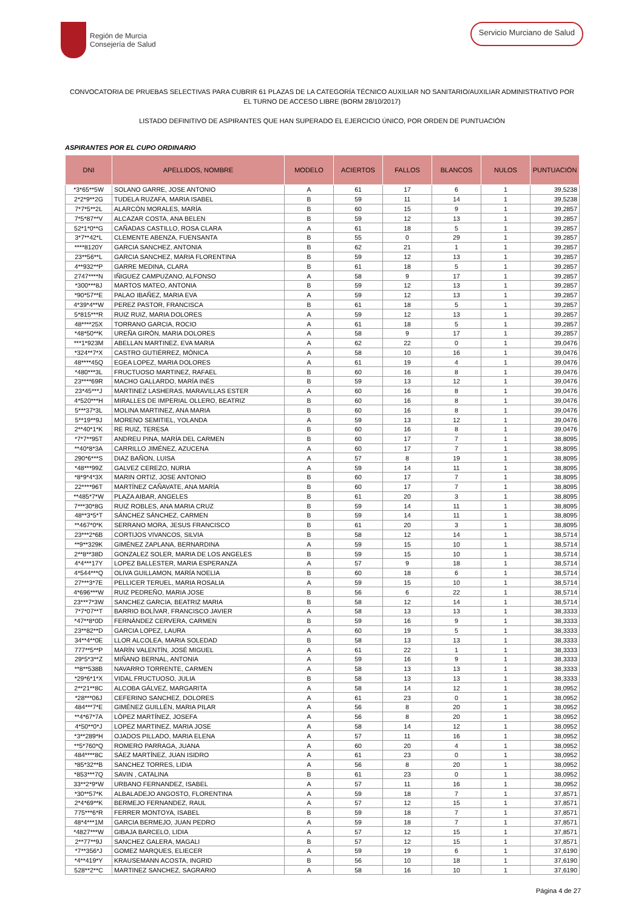Región de Murcia
Consejería de Salud
Servicio Murciano de Salud
CONVOCATORIA DE PRUEBAS SELECTIVAS PARA CUBRIR 61 PLAZAS DE LA CATEGORÍA TÉCNICO AUXILIAR NO SANITARIO/AUXILIAR ADMINISTRATIVO POR EL TURNO DE ACCESO LIBRE (BORM 28/10/2017)
LISTADO DEFINITIVO DE ASPIRANTES QUE HAN SUPERADO EL EJERCICIO ÚNICO, POR ORDEN DE PUNTUACIÓN
ASPIRANTES POR EL CUPO ORDINARIO
| DNI | APELLIDOS, NOMBRE | MODELO | ACIERTOS | FALLOS | BLANCOS | NULOS | PUNTUACIÓN |
| --- | --- | --- | --- | --- | --- | --- | --- |
| *3*65**5W | SOLANO GARRE, JOSE ANTONIO | A | 61 | 17 | 6 | 1 | 39,5238 |
| 2*2*9**2G | TUDELA RUZAFA, MARIA ISABEL | B | 59 | 11 | 14 | 1 | 39,5238 |
| 7*7*5**2L | ALARCÓN MORALES, MARÍA | B | 60 | 15 | 9 | 1 | 39,2857 |
| 7*5*87**V | ALCAZAR COSTA, ANA BELEN | B | 59 | 12 | 13 | 1 | 39,2857 |
| 52*1*0**G | CAÑADAS CASTILLO, ROSA CLARA | A | 61 | 18 | 5 | 1 | 39,2857 |
| 3*7**42*L | CLEMENTE ABENZA, FUENSANTA | B | 55 | 0 | 29 | 1 | 39,2857 |
| ****8120Y | GARCIA SANCHEZ, ANTONIA | B | 62 | 21 | 1 | 1 | 39,2857 |
| 23**56**L | GARCIA SANCHEZ, MARIA FLORENTINA | B | 59 | 12 | 13 | 1 | 39,2857 |
| 4**932**P | GARRE MEDINA, CLARA | B | 61 | 18 | 5 | 1 | 39,2857 |
| 2747****N | IÑIGUEZ CAMPUZANO, ALFONSO | A | 58 | 9 | 17 | 1 | 39,2857 |
| *300***8J | MARTOS MATEO, ANTONIA | B | 59 | 12 | 13 | 1 | 39,2857 |
| *90*57**E | PALAO IBAÑEZ, MARIA EVA | A | 59 | 12 | 13 | 1 | 39,2857 |
| 4*39*4**W | PEREZ PASTOR, FRANCISCA | B | 61 | 18 | 5 | 1 | 39,2857 |
| 5*815***R | RUIZ RUIZ, MARIA DOLORES | A | 59 | 12 | 13 | 1 | 39,2857 |
| 48****25X | TORRANO GARCIA, ROCIO | A | 61 | 18 | 5 | 1 | 39,2857 |
| *48*50**K | UREÑA GIRÓN, MARIA DOLORES | A | 58 | 9 | 17 | 1 | 39,2857 |
| ***1*923M | ABELLAN MARTINEZ, EVA MARIA | A | 62 | 22 | 0 | 1 | 39,0476 |
| *324**7*X | CASTRO GUTIÉRREZ, MÓNICA | A | 58 | 10 | 16 | 1 | 39,0476 |
| 48****45Q | EGEA LOPEZ, MARIA DOLORES | A | 61 | 19 | 4 | 1 | 39,0476 |
| *480***3L | FRUCTUOSO MARTINEZ, RAFAEL | B | 60 | 16 | 8 | 1 | 39,0476 |
| 23****69R | MACHO GALLARDO, MARÍA INÉS | B | 59 | 13 | 12 | 1 | 39,0476 |
| 23*45***J | MARTINEZ LASHERAS, MARAVILLAS ESTER | A | 60 | 16 | 8 | 1 | 39,0476 |
| 4*520***H | MIRALLES DE IMPERIAL OLLERO, BEATRIZ | B | 60 | 16 | 8 | 1 | 39,0476 |
| 5***37*3L | MOLINA MARTINEZ, ANA MARIA | B | 60 | 16 | 8 | 1 | 39,0476 |
| 5**19**9J | MORENO SEMITIEL, YOLANDA | A | 59 | 13 | 12 | 1 | 39,0476 |
| 2**40*1*K | RE RUIZ, TERESA | B | 60 | 16 | 8 | 1 | 39,0476 |
| *7*7**95T | ANDREU PINA, MARÍA DEL CARMEN | B | 60 | 17 | 7 | 1 | 38,8095 |
| **40*8*3A | CARRILLO JIMÉNEZ, AZUCENA | A | 60 | 17 | 7 | 1 | 38,8095 |
| 290*6***S | DIAZ BAÑON, LUISA | A | 57 | 8 | 19 | 1 | 38,8095 |
| *48***99Z | GALVEZ CEREZO, NURIA | A | 59 | 14 | 11 | 1 | 38,8095 |
| *8*9*4*3X | MARIN ORTIZ, JOSE ANTONIO | B | 60 | 17 | 7 | 1 | 38,8095 |
| 22****96T | MARTÍNEZ CAÑAVATE, ANA MARÍA | B | 60 | 17 | 7 | 1 | 38,8095 |
| **485*7*W | PLAZA AIBAR, ANGELES | B | 61 | 20 | 3 | 1 | 38,8095 |
| 7***30*8G | RUIZ ROBLES, ANA MARIA CRUZ | B | 59 | 14 | 11 | 1 | 38,8095 |
| 48**3*5*T | SÁNCHEZ SÁNCHEZ, CARMEN | B | 59 | 14 | 11 | 1 | 38,8095 |
| **467*0*K | SERRANO MORA, JESUS FRANCISCO | B | 61 | 20 | 3 | 1 | 38,8095 |
| 23***2*6B | CORTIJOS VIVANCOS, SILVIA | B | 58 | 12 | 14 | 1 | 38,5714 |
| **9**329K | GIMÉNEZ ZAPLANA, BERNARDINA | A | 59 | 15 | 10 | 1 | 38,5714 |
| 2**8**38D | GONZALEZ SOLER, MARIA DE LOS ANGELES | B | 59 | 15 | 10 | 1 | 38,5714 |
| 4*4***17Y | LOPEZ BALLESTER, MARIA ESPERANZA | A | 57 | 9 | 18 | 1 | 38,5714 |
| 4*544***Q | OLIVA GUILLAMON, MARÍA NOELIA | B | 60 | 18 | 6 | 1 | 38,5714 |
| 27***3*7E | PELLICER TERUEL, MARIA ROSALIA | A | 59 | 15 | 10 | 1 | 38,5714 |
| 4*696***W | RUIZ PEDREÑO, MARIA JOSE | B | 56 | 6 | 22 | 1 | 38,5714 |
| 23***7*3W | SANCHEZ GARCIA, BEATRIZ MARIA | B | 58 | 12 | 14 | 1 | 38,5714 |
| 7*7*07**T | BARRIO BOLÍVAR, FRANCISCO JAVIER | A | 58 | 13 | 13 | 1 | 38,3333 |
| *47**8*0D | FERNÁNDEZ CERVERA, CARMEN | B | 59 | 16 | 9 | 1 | 38,3333 |
| 23**82**D | GARCIA LOPEZ, LAURA | A | 60 | 19 | 5 | 1 | 38,3333 |
| 34**4**0E | LLOR ALCOLEA, MARIA SOLEDAD | B | 58 | 13 | 13 | 1 | 38,3333 |
| 777**5**P | MARÍN VALENTÍN, JOSÉ MIGUEL | A | 61 | 22 | 1 | 1 | 38,3333 |
| 29*5*3**Z | MIÑANO BERNAL, ANTONIA | A | 59 | 16 | 9 | 1 | 38,3333 |
| **8**538B | NAVARRO TORRENTE, CARMEN | A | 58 | 13 | 13 | 1 | 38,3333 |
| *29*6*1*X | VIDAL FRUCTUOSO, JULIA | B | 58 | 13 | 13 | 1 | 38,3333 |
| 2**21**8C | ALCOBA GÁLVEZ, MARGARITA | A | 58 | 14 | 12 | 1 | 38,0952 |
| *28***06J | CEFERINO SANCHEZ, DOLORES | A | 61 | 23 | 0 | 1 | 38,0952 |
| 484***7*E | GIMÉNEZ GUILLÉN, MARIA PILAR | A | 56 | 8 | 20 | 1 | 38,0952 |
| **4*67*7A | LÓPEZ MARTÍNEZ, JOSEFA | A | 56 | 8 | 20 | 1 | 38,0952 |
| 4*50**0*J | LOPEZ MARTINEZ, MARIA JOSE | A | 58 | 14 | 12 | 1 | 38,0952 |
| *3**289*H | OJADOS PILLADO, MARIA ELENA | A | 57 | 11 | 16 | 1 | 38,0952 |
| **5*760*Q | ROMERO PARRAGA, JUANA | A | 60 | 20 | 4 | 1 | 38,0952 |
| 484****8C | SÁEZ MARTÍNEZ, JUAN ISIDRO | A | 61 | 23 | 0 | 1 | 38,0952 |
| *85*32**B | SANCHEZ TORRES, LIDIA | A | 56 | 8 | 20 | 1 | 38,0952 |
| *853***7Q | SAVIN , CATALINA | B | 61 | 23 | 0 | 1 | 38,0952 |
| 33**2*9*W | URBANO FERNANDEZ, ISABEL | A | 57 | 11 | 16 | 1 | 38,0952 |
| *30**57*K | ALBALADEJO ANGOSTO, FLORENTINA | A | 59 | 18 | 7 | 1 | 37,8571 |
| 2*4*69**K | BERMEJO FERNANDEZ, RAUL | A | 57 | 12 | 15 | 1 | 37,8571 |
| 775***6*R | FERRER MONTOYA, ISABEL | B | 59 | 18 | 7 | 1 | 37,8571 |
| 48*4***1M | GARCIA BERMEJO, JUAN PEDRO | A | 59 | 18 | 7 | 1 | 37,8571 |
| *4827***W | GIBAJA BARCELO, LIDIA | A | 57 | 12 | 15 | 1 | 37,8571 |
| 2**77**9J | SANCHEZ GALERA, MAGALI | B | 57 | 12 | 15 | 1 | 37,8571 |
| *7**356*J | GOMEZ MARQUES, ELIECER | A | 59 | 19 | 6 | 1 | 37,6190 |
| *4**419*Y | KRAUSEMANN ACOSTA, INGRID | B | 56 | 10 | 18 | 1 | 37,6190 |
| 528**2**C | MARTINEZ SANCHEZ, SAGRARIO | A | 58 | 16 | 10 | 1 | 37,6190 |
Página 4 de 27